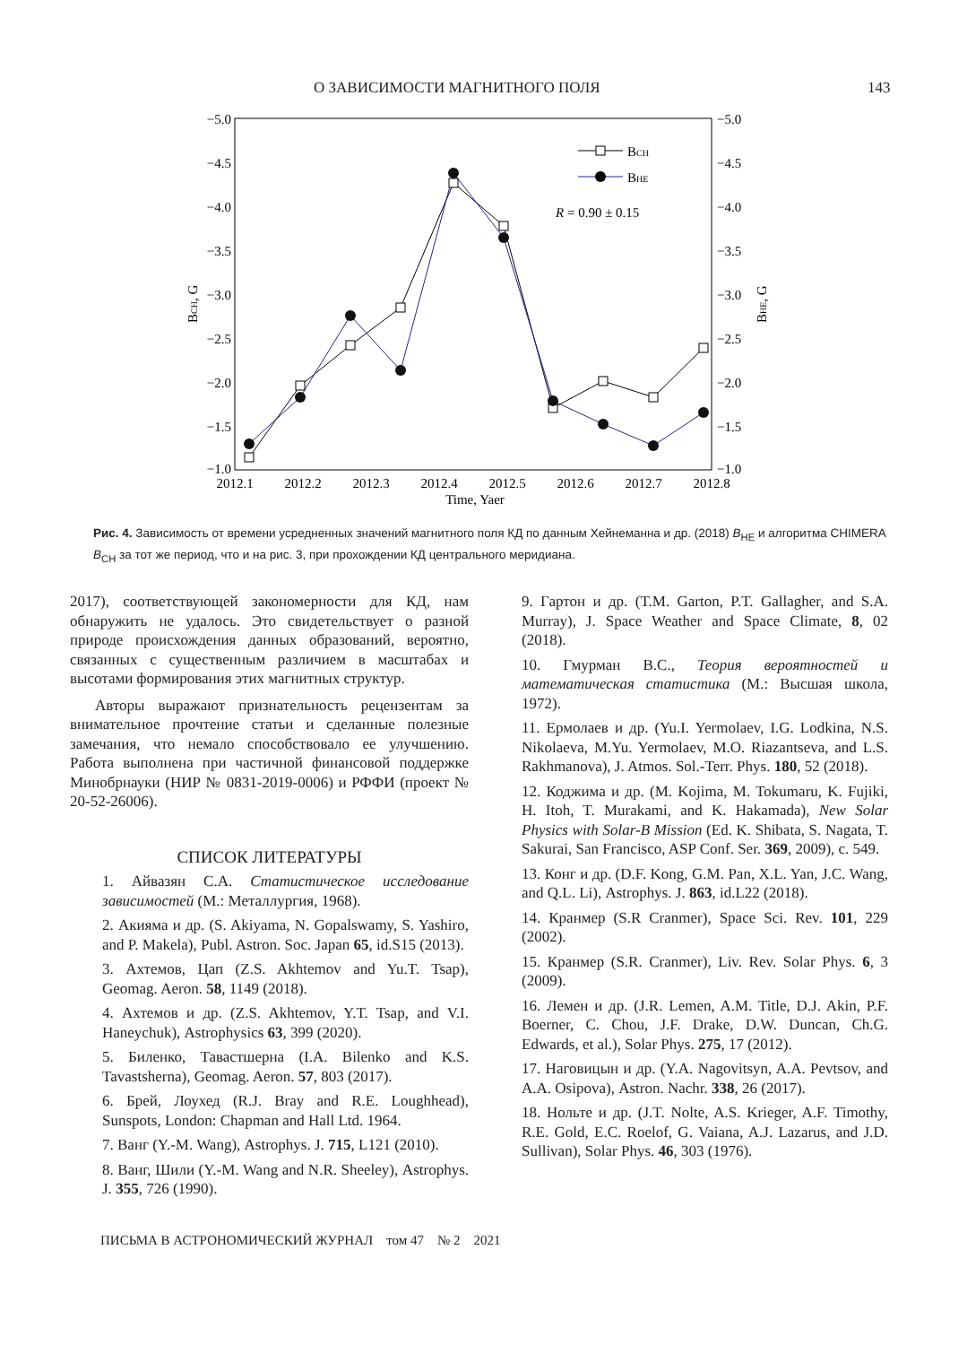О ЗАВИСИМОСТИ МАГНИТНОГО ПОЛЯ 143
−5.0
−4.5
−4.0
−3.5
−3.0
−2.5
−2.0
−1.5
−1.0
−5.0
−4.5
−4.0
−3.5
−3.0
−2.5
−2.0
−1.5
−1.0
2012.1
2012.2
2012.3
2012.4
2012.5
2012.6
2012.7
2012.8
Time, Yaer
BCH, G
BHE, G
BCH
BHE
R = 0.90 ± 0.15
Рис. 4. Зависимость от времени усредненных значений магнитного поля КД по данным Хейнеманна и др. (2018) B<sub>HE</sub> и алгоритма CHIMERA B<sub>CH</sub> за тот же период, что и на рис. 3, при прохождении КД центрального меридиана.
2017), соответствующей закономерности для КД, нам обнаружить не удалось. Это свидетельствует о разной природе происхождения данных образований, вероятно, связанных с существенным различием в масштабах и высотами формирования этих магнитных структур.
Авторы выражают признательность рецензентам за внимательное прочтение статьи и сделанные полезные замечания, что немало способствовало ее улучшению. Работа выполнена при частичной финансовой поддержке Минобрнауки (НИР № 0831-2019-0006) и РФФИ (проект № 20-52-26006).
СПИСОК ЛИТЕРАТУРЫ
1. Айвазян С.А. Статистическое исследование зависимостей (М.: Металлургия, 1968).
2. Акияма и др. (S. Akiyama, N. Gopalswamy, S. Yashiro, and P. Makela), Publ. Astron. Soc. Japan 65, id.S15 (2013).
3. Ахтемов, Цап (Z.S. Akhtemov and Yu.T. Tsap), Geomag. Aeron. 58, 1149 (2018).
4. Ахтемов и др. (Z.S. Akhtemov, Y.T. Tsap, and V.I. Haneychuk), Astrophysics 63, 399 (2020).
5. Биленко, Тавастшерна (I.A. Bilenko and K.S. Tavastsherna), Geomag. Aeron. 57, 803 (2017).
6. Брей, Лоухед (R.J. Bray and R.E. Loughhead), Sunspots, London: Chapman and Hall Ltd. 1964.
7. Ванг (Y.-M. Wang), Astrophys. J. 715, L121 (2010).
8. Ванг, Шили (Y.-M. Wang and N.R. Sheeley), Astrophys. J. 355, 726 (1990).
9. Гартон и др. (T.M. Garton, P.T. Gallagher, and S.A. Murray), J. Space Weather and Space Climate, 8, 02 (2018).
10. Гмурман В.С., Теория вероятностей и математическая статистика (М.: Высшая школа, 1972).
11. Ермолаев и др. (Yu.I. Yermolaev, I.G. Lodkina, N.S. Nikolaeva, M.Yu. Yermolaev, M.O. Riazantseva, and L.S. Rakhmanova), J. Atmos. Sol.-Terr. Phys. 180, 52 (2018).
12. Коджима и др. (M. Kojima, M. Tokumaru, K. Fujiki, H. Itoh, T. Murakami, and K. Hakamada), New Solar Physics with Solar-B Mission (Ed. K. Shibata, S. Nagata, T. Sakurai, San Francisco, ASP Conf. Ser. 369, 2009), c. 549.
13. Конг и др. (D.F. Kong, G.M. Pan, X.L. Yan, J.C. Wang, and Q.L. Li), Astrophys. J. 863, id.L22 (2018).
14. Кранмер (S.R Cranmer), Space Sci. Rev. 101, 229 (2002).
15. Кранмер (S.R. Cranmer), Liv. Rev. Solar Phys. 6, 3 (2009).
16. Лемен и др. (J.R. Lemen, A.M. Title, D.J. Akin, P.F. Boerner, C. Chou, J.F. Drake, D.W. Duncan, Ch.G. Edwards, et al.), Solar Phys. 275, 17 (2012).
17. Наговицын и др. (Y.A. Nagovitsyn, A.A. Pevtsov, and A.A. Osipova), Astron. Nachr. 338, 26 (2017).
18. Нольте и др. (J.T. Nolte, A.S. Krieger, A.F. Timothy, R.E. Gold, E.C. Roelof, G. Vaiana, A.J. Lazarus, and J.D. Sullivan), Solar Phys. 46, 303 (1976).
ПИСЬМА В АСТРОНОМИЧЕСКИЙ ЖУРНАЛ том 47 № 2 2021